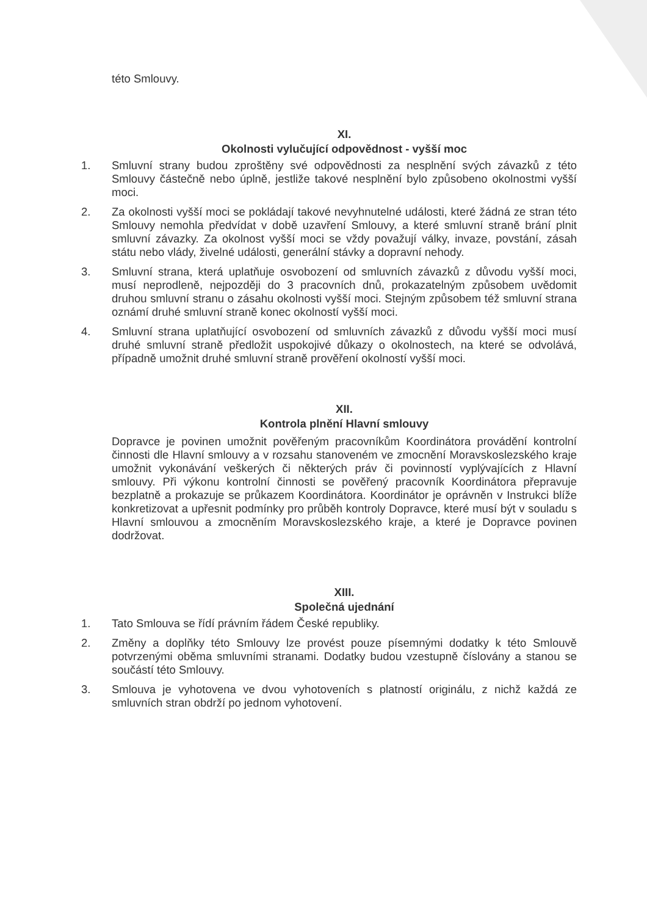této Smlouvy.
XI.
Okolnosti vylučující odpovědnost - vyšší moc
1. Smluvní strany budou zproštěny své odpovědnosti za nesplnění svých závazků z této Smlouvy částečně nebo úplně, jestliže takové nesplnění bylo způsobeno okolnostmi vyšší moci.
2. Za okolnosti vyšší moci se pokládají takové nevyhnutelné události, které žádná ze stran této Smlouvy nemohla předvídat v době uzavření Smlouvy, a které smluvní straně brání plnit smluvní závazky. Za okolnost vyšší moci se vždy považují války, invaze, povstání, zásah státu nebo vlády, živelné události, generální stávky a dopravní nehody.
3. Smluvní strana, která uplatňuje osvobození od smluvních závazků z důvodu vyšší moci, musí neprodleně, nejpozději do 3 pracovních dnů, prokazatelným způsobem uvědomit druhou smluvní stranu o zásahu okolnosti vyšší moci. Stejným způsobem též smluvní strana oznámí druhé smluvní straně konec okolností vyšší moci.
4. Smluvní strana uplatňující osvobození od smluvních závazků z důvodu vyšší moci musí druhé smluvní straně předložit uspokojivé důkazy o okolnostech, na které se odvolává, případně umožnit druhé smluvní straně prověření okolností vyšší moci.
XII.
Kontrola plnění Hlavní smlouvy
Dopravce je povinen umožnit pověřeným pracovníkům Koordinátora provádění kontrolní činnosti dle Hlavní smlouvy a v rozsahu stanoveném ve zmocnění Moravskoslezského kraje umožnit vykonávání veškerých či některých práv či povinností vyplývajících z Hlavní smlouvy. Při výkonu kontrolní činnosti se pověřený pracovník Koordinátora přepravuje bezplatně a prokazuje se průkazem Koordinátora. Koordinátor je oprávněn v Instrukci blíže konkretizovat a upřesnit podmínky pro průběh kontroly Dopravce, které musí být v souladu s Hlavní smlouvou a zmocněním Moravskoslezského kraje, a které je Dopravce povinen dodržovat.
XIII.
Společná ujednání
1. Tato Smlouva se řídí právním řádem České republiky.
2. Změny a doplňky této Smlouvy lze provést pouze písemnými dodatky k této Smlouvě potvrzenými oběma smluvními stranami. Dodatky budou vzestupně číslovány a stanou se součástí této Smlouvy.
3. Smlouva je vyhotovena ve dvou vyhotoveních s platností originálu, z nichž každá ze smluvních stran obdrží po jednom vyhotovení.